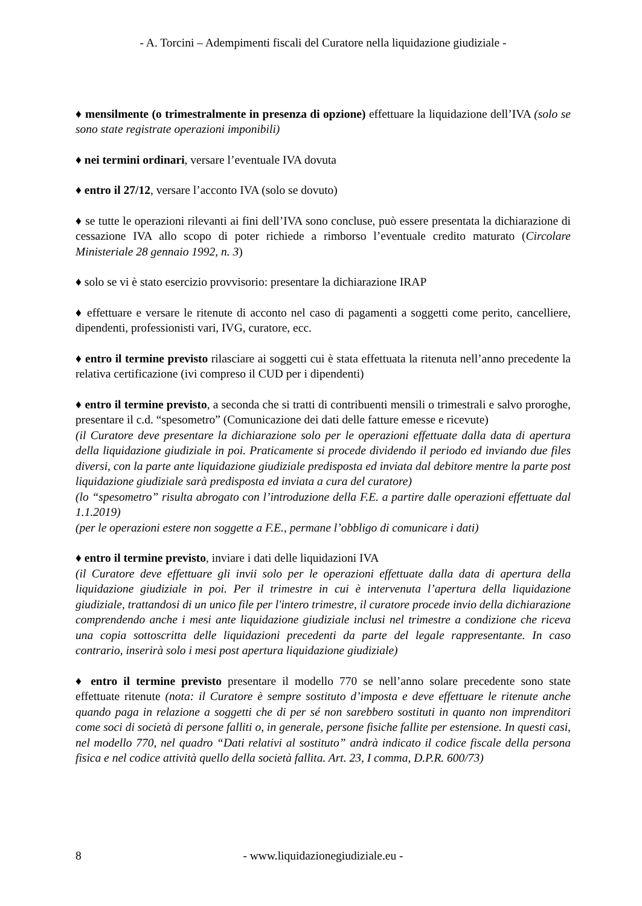- A. Torcini – Adempimenti fiscali del Curatore nella liquidazione giudiziale -
♦ mensilmente (o trimestralmente in presenza di opzione) effettuare la liquidazione dell’IVA (solo se sono state registrate operazioni imponibili)
♦ nei termini ordinari, versare l’eventuale IVA dovuta
♦ entro il 27/12, versare l’acconto IVA (solo se dovuto)
♦ se tutte le operazioni rilevanti ai fini dell’IVA sono concluse, può essere presentata la dichiarazione di cessazione IVA allo scopo di poter richiede a rimborso l’eventuale credito maturato (Circolare Ministeriale 28 gennaio 1992, n. 3)
♦ solo se vi è stato esercizio provvisorio: presentare la dichiarazione IRAP
♦ effettuare e versare le ritenute di acconto nel caso di pagamenti a soggetti come perito, cancelliere, dipendenti, professionisti vari, IVG, curatore, ecc.
♦ entro il termine previsto rilasciare ai soggetti cui è stata effettuata la ritenuta nell’anno precedente la relativa certificazione (ivi compreso il CUD per i dipendenti)
♦ entro il termine previsto, a seconda che si tratti di contribuenti mensili o trimestrali e salvo proroghe, presentare il c.d. “spesometro” (Comunicazione dei dati delle fatture emesse e ricevute)
(il Curatore deve presentare la dichiarazione solo per le operazioni effettuate dalla data di apertura della liquidazione giudiziale in poi. Praticamente si procede dividendo il periodo ed inviando due files diversi, con la parte ante liquidazione giudiziale predisposta ed inviata dal debitore mentre la parte post liquidazione giudiziale sarà predisposta ed inviata a cura del curatore)
(lo “spesometro” risulta abrogato con l’introduzione della F.E. a partire dalle operazioni effettuate dal 1.1.2019)
(per le operazioni estere non soggette a F.E., permane l’obbligo di comunicare i dati)
♦ entro il termine previsto, inviare i dati delle liquidazioni IVA
(il Curatore deve effettuare gli invii solo per le operazioni effettuate dalla data di apertura della liquidazione giudiziale in poi. Per il trimestre in cui è intervenuta l’apertura della liquidazione giudiziale, trattandosi di un unico file per l'intero trimestre, il curatore procede invio della dichiarazione comprendendo anche i mesi ante liquidazione giudiziale inclusi nel trimestre a condizione che riceva una copia sottoscritta delle liquidazioni precedenti da parte del legale rappresentante. In caso contrario, inserirà solo i mesi post apertura liquidazione giudiziale)
♦ entro il termine previsto presentare il modello 770 se nell’anno solare precedente sono state effettuate ritenute (nota: il Curatore è sempre sostituto d’imposta e deve effettuare le ritenute anche quando paga in relazione a soggetti che di per sé non sarebbero sostituti in quanto non imprenditori come soci di società di persone falliti o, in generale, persone fisiche fallite per estensione. In questi casi, nel modello 770, nel quadro “Dati relativi al sostituto” andrà indicato il codice fiscale della persona fisica e nel codice attività quello della società fallita. Art. 23, I comma, D.P.R. 600/73)
8 - www.liquidazionegiudiziale.eu -